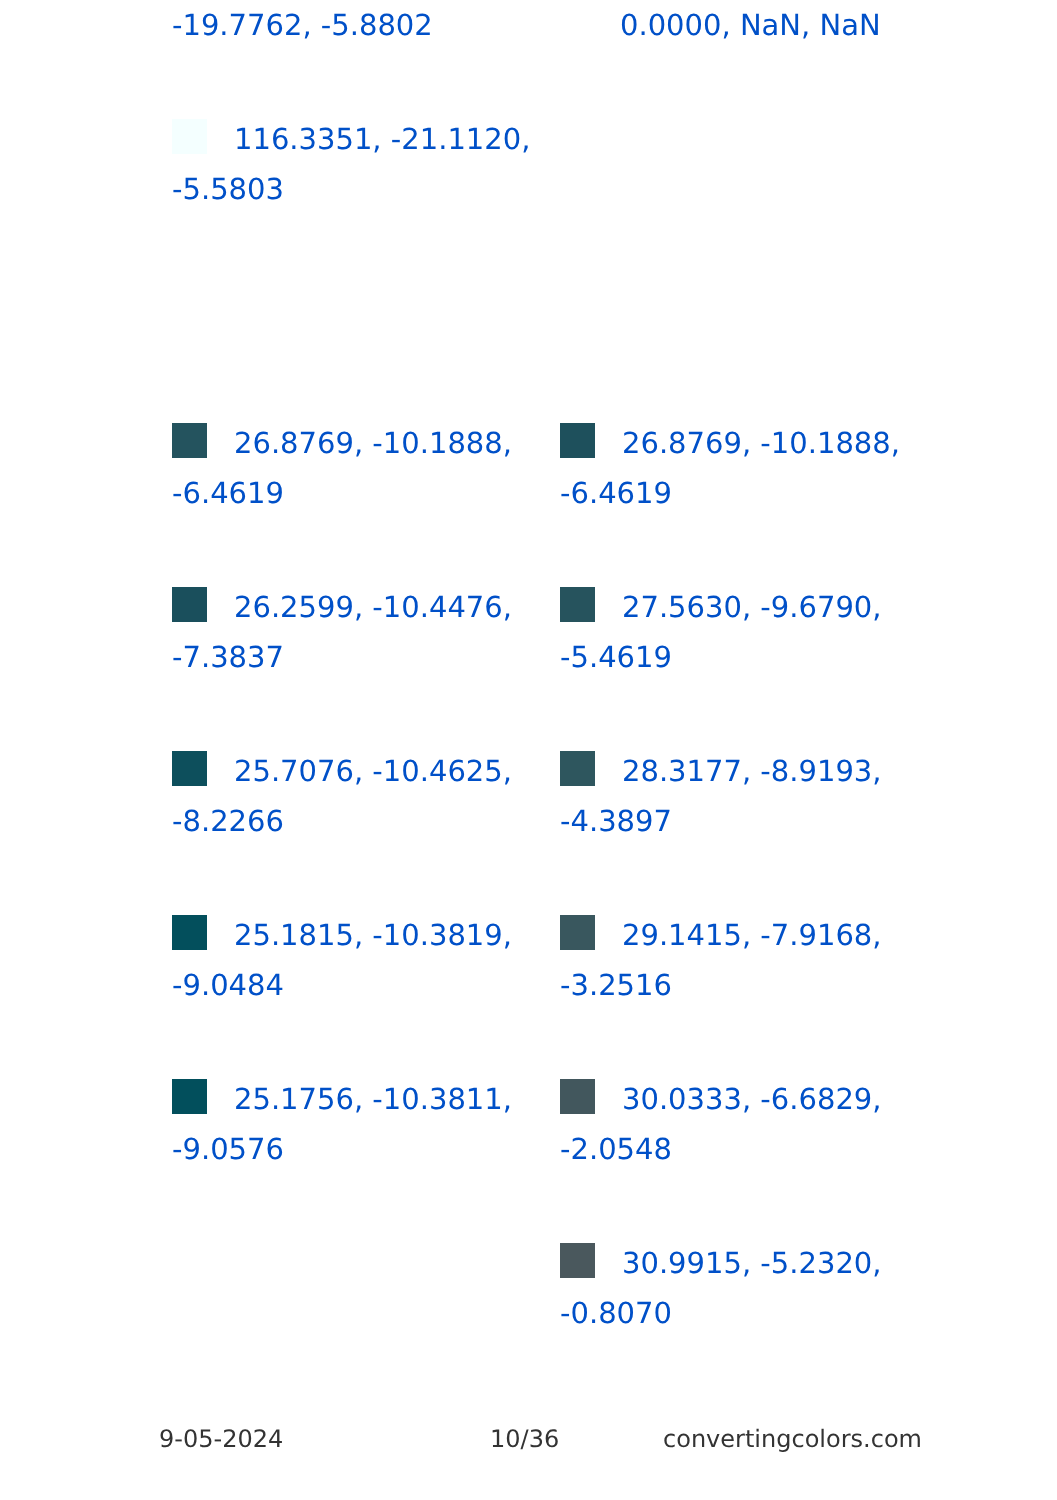-19.7762, -5.8802 0.0000, NaN, NaN
116.3351, -21.1120, -5.5803
26.8769, -10.1888, -6.4619
26.8769, -10.1888, -6.4619
26.2599, -10.4476, -7.3837
27.5630, -9.6790, -5.4619
25.7076, -10.4625, -8.2266
28.3177, -8.9193, -4.3897
25.1815, -10.3819, -9.0484
29.1415, -7.9168, -3.2516
25.1756, -10.3811, -9.0576
30.0333, -6.6829, -2.0548
30.9915, -5.2320, -0.8070
9-05-2024 10/36 convertingcolors.com